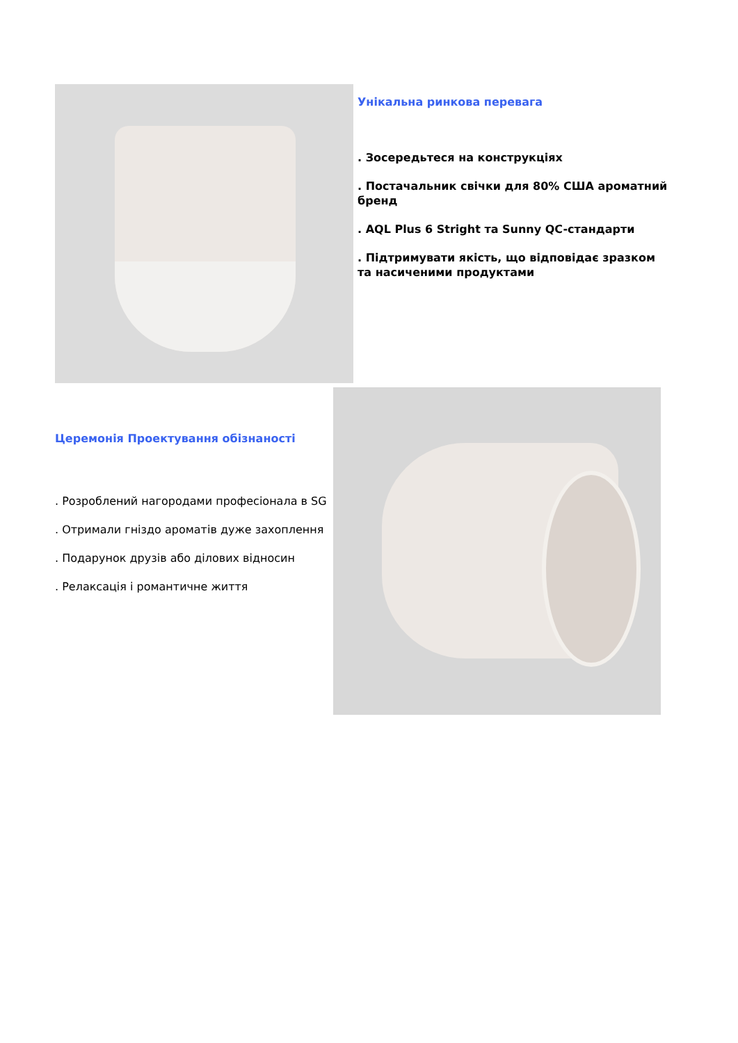Унікальна ринкова перевага
. Зосередьтеся на конструкціях
. Постачальник свічки для 80% США ароматний бренд
. AQL Plus 6 Stright та Sunny QC-стандарти
. Підтримувати якість, що відповідає зразком та насиченими продуктами
Церемонія Проектування обізнаності
. Розроблений нагородами професіонала в SG
. Отримали гніздо ароматів дуже захоплення
. Подарунок друзів або ділових відносин
. Релаксація і романтичне життя